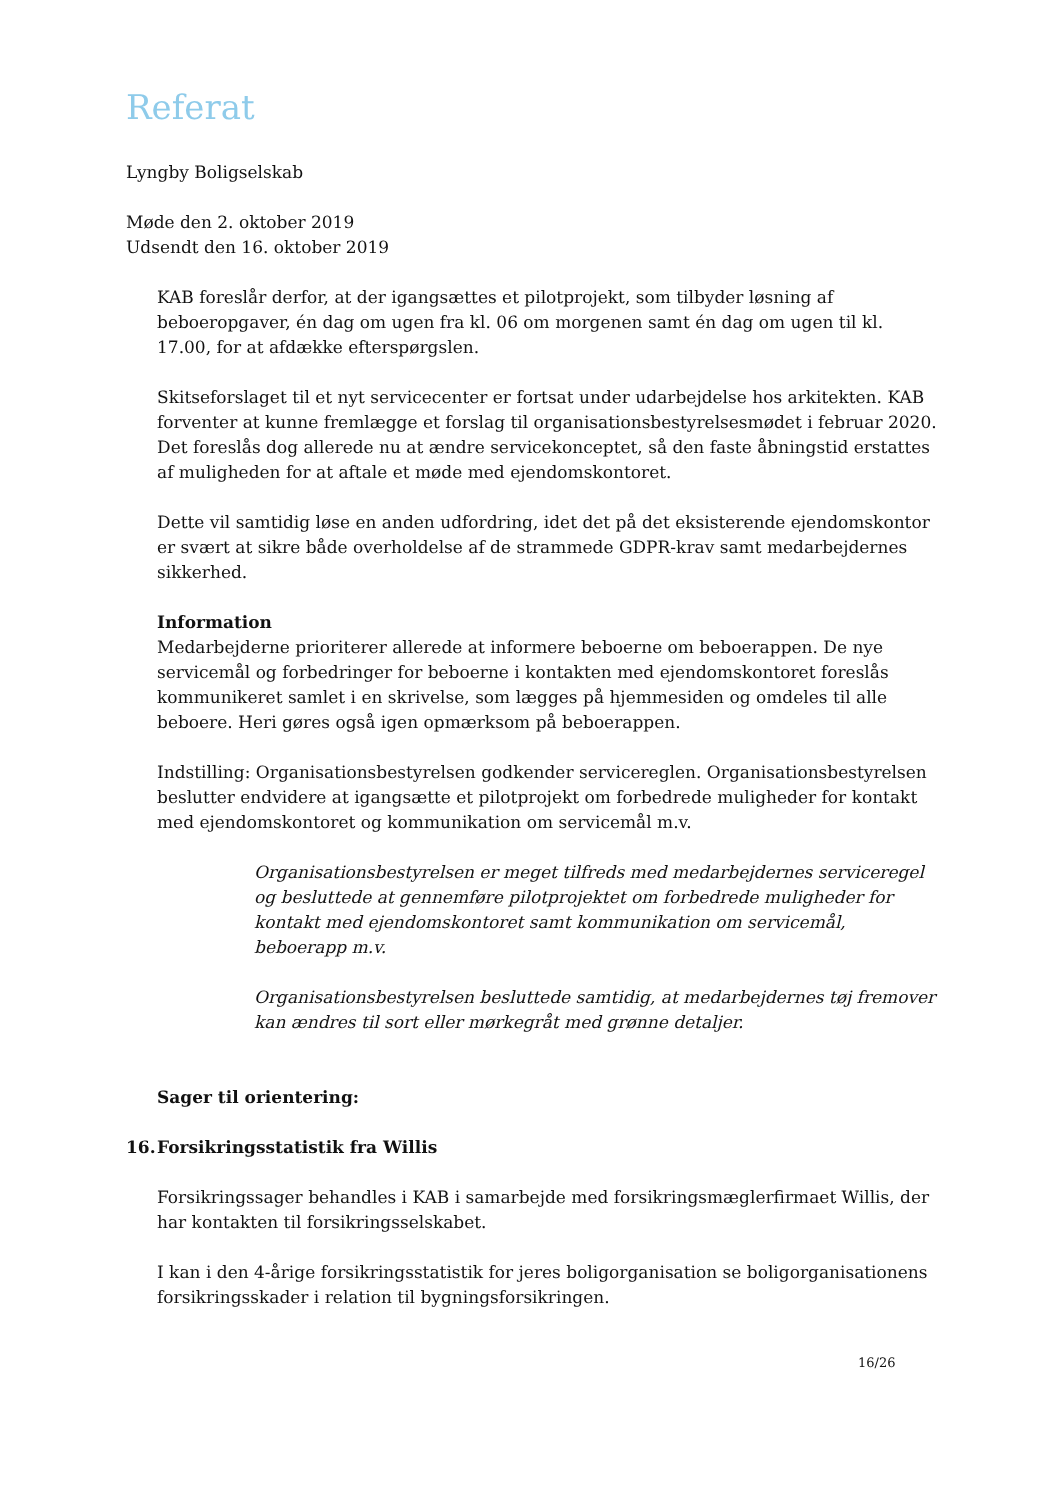Referat
Lyngby Boligselskab
Møde den 2. oktober 2019
Udsendt den 16. oktober 2019
KAB foreslår derfor, at der igangsættes et pilotprojekt, som tilbyder løsning af beboeropgaver, én dag om ugen fra kl. 06 om morgenen samt én dag om ugen til kl. 17.00, for at afdække efterspørgslen.
Skitseforslaget til et nyt servicecenter er fortsat under udarbejdelse hos arkitekten. KAB forventer at kunne fremlægge et forslag til organisationsbestyrelsesmødet i februar 2020. Det foreslås dog allerede nu at ændre servicekonceptet, så den faste åbningstid erstattes af muligheden for at aftale et møde med ejendomskontoret.
Dette vil samtidig løse en anden udfordring, idet det på det eksisterende ejendomskontor er svært at sikre både overholdelse af de strammede GDPR-krav samt medarbejdernes sikkerhed.
Information
Medarbejderne prioriterer allerede at informere beboerne om beboerappen. De nye servicemål og forbedringer for beboerne i kontakten med ejendomskontoret foreslås kommunikeret samlet i en skrivelse, som lægges på hjemmesiden og omdeles til alle beboere. Heri gøres også igen opmærksom på beboerappen.
Indstilling: Organisationsbestyrelsen godkender servicereglen. Organisationsbestyrelsen beslutter endvidere at igangsætte et pilotprojekt om forbedrede muligheder for kontakt med ejendomskontoret og kommunikation om servicemål m.v.
Organisationsbestyrelsen er meget tilfreds med medarbejdernes serviceregel og besluttede at gennemføre pilotprojektet om forbedrede muligheder for kontakt med ejendomskontoret samt kommunikation om servicemål, beboerapp m.v.
Organisationsbestyrelsen besluttede samtidig, at medarbejdernes tøj fremover kan ændres til sort eller mørkegråt med grønne detaljer.
Sager til orientering:
16. Forsikringsstatistik fra Willis
Forsikringssager behandles i KAB i samarbejde med forsikringsmæglerfirmaet Willis, der har kontakten til forsikringsselskabet.
I kan i den 4-årige forsikringsstatistik for jeres boligorganisation se boligorganisationens forsikringsskader i relation til bygningsforsikringen.
16/26